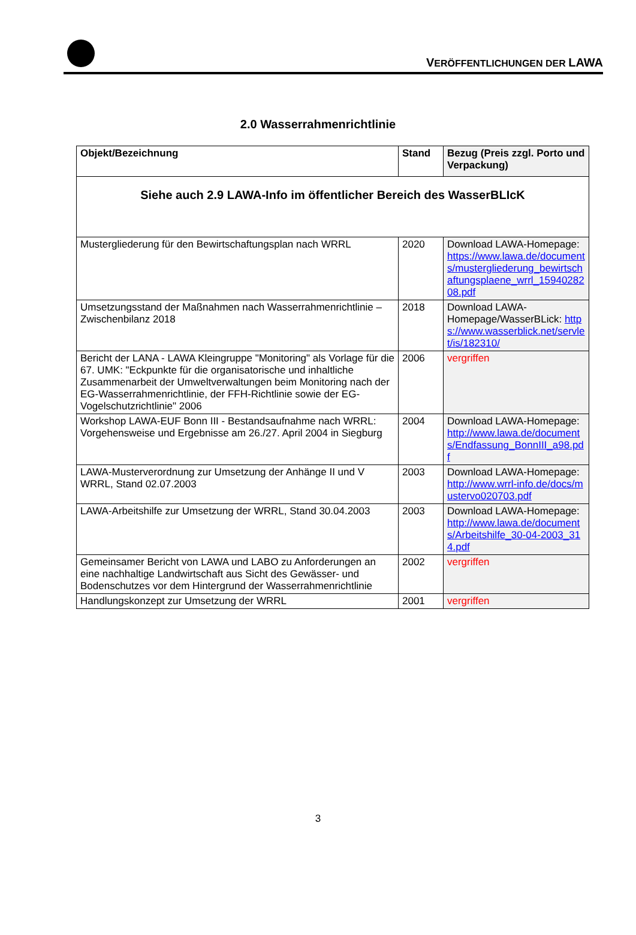VERÖFFENTLICHUNGEN DER LAWA
2.0 Wasserrahmenrichtlinie
| Objekt/Bezeichnung | Stand | Bezug (Preis zzgl. Porto und Verpackung) |
| --- | --- | --- |
| Siehe auch 2.9 LAWA-Info im öffentlicher Bereich des WasserBLIcK | | |
| Mustergliederung für den Bewirtschaftungsplan nach WRRL | 2020 | Download LAWA-Homepage: https://www.lawa.de/documents/mustergliederung_bewirtschaftungsplaene_wrrl_1594028208.pdf |
| Umsetzungsstand der Maßnahmen nach Wasserrahmenrichtlinie – Zwischenbilanz 2018 | 2018 | Download LAWA-Homepage/WasserBLick: https://www.wasserblick.net/servlet/is/182310/ |
| Bericht der LANA - LAWA Kleingruppe "Monitoring" als Vorlage für die 67. UMK: "Eckpunkte für die organisatorische und inhaltliche Zusammenarbeit der Umweltverwaltungen beim Monitoring nach der EG-Wasserrahmenrichtlinie, der FFH-Richtlinie sowie der EG-Vogelschutzrichtlinie" 2006 | 2006 | vergriffen |
| Workshop LAWA-EUF Bonn III - Bestandsaufnahme nach WRRL: Vorgehensweise und Ergebnisse am 26./27. April 2004 in Siegburg | 2004 | Download LAWA-Homepage: http://www.lawa.de/documents/Endfassung_BonnIII_a98.pdf |
| LAWA-Musterverordnung zur Umsetzung der Anhänge II und V WRRL, Stand 02.07.2003 | 2003 | Download LAWA-Homepage: http://www.wrrl-info.de/docs/mustervo020703.pdf |
| LAWA-Arbeitshilfe zur Umsetzung der WRRL, Stand 30.04.2003 | 2003 | Download LAWA-Homepage: http://www.lawa.de/documents/Arbeitshilfe_30-04-2003_314.pdf |
| Gemeinsamer Bericht von LAWA und LABO zu Anforderungen an eine nachhaltige Landwirtschaft aus Sicht des Gewässer- und Bodenschutzes vor dem Hintergrund der Wasserrahmenrichtlinie | 2002 | vergriffen |
| Handlungskonzept zur Umsetzung der WRRL | 2001 | vergriffen |
3